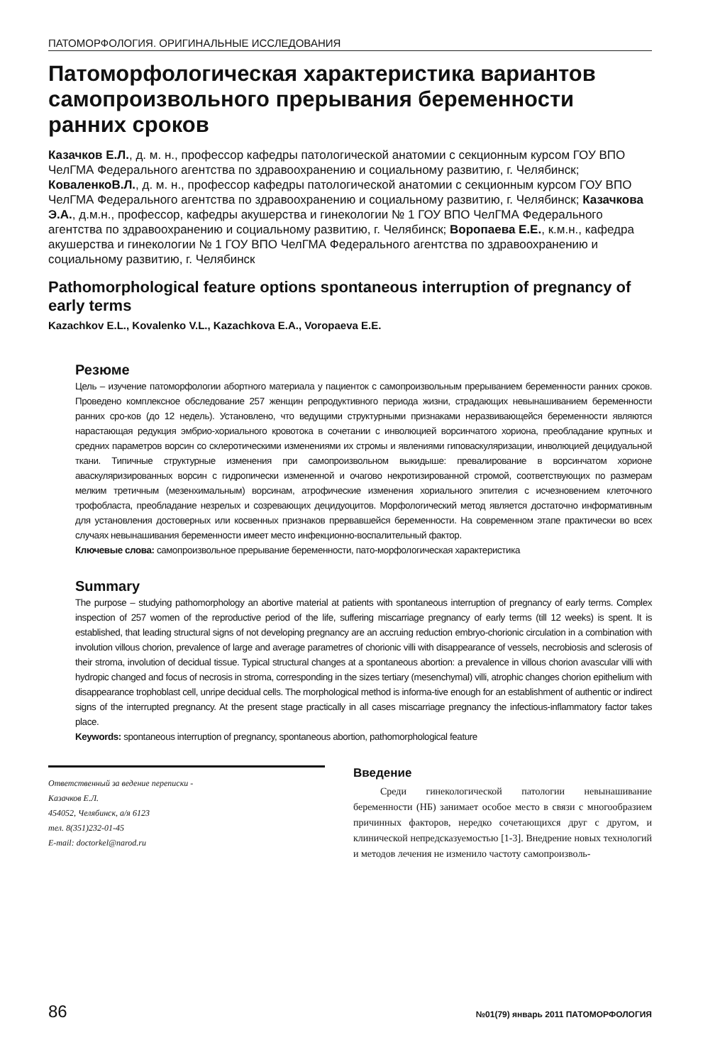ПАТОМОРФОЛОГИЯ. ОРИГИНАЛЬНЫЕ ИССЛЕДОВАНИЯ
Патоморфологическая характеристика вариантов самопроизвольного прерывания беременности ранних сроков
Казачков Е.Л., д. м. н., профессор кафедры патологической анатомии с секционным курсом ГОУ ВПО ЧелГМА Федерального агентства по здравоохранению и социальному развитию, г. Челябинск; КоваленкоВ.Л., д. м. н., профессор кафедры патологической анатомии с секционным курсом ГОУ ВПО ЧелГМА Федерального агентства по здравоохранению и социальному развитию, г. Челябинск; Казачкова Э.А., д.м.н., профессор, кафедры акушерства и гинекологии № 1 ГОУ ВПО ЧелГМА Федерального агентства по здравоохранению и социальному развитию, г. Челябинск; Воропаева Е.Е., к.м.н., кафедра акушерства и гинекологии № 1 ГОУ ВПО ЧелГМА Федерального агентства по здравоохранению и социальному развитию, г. Челябинск
Pathomorphological feature options spontaneous interruption of pregnancy of early terms
Kazachkov E.L., Kovalenko V.L., Kazachkova E.A., Voropaeva E.E.
Резюме
Цель – изучение патоморфологии абортного материала у пациенток с самопроизвольным прерыванием беременности ранних сроков. Проведено комплексное обследование 257 женщин репродуктивного периода жизни, страдающих невынашиванием беременности ранних сро-ков (до 12 недель). Установлено, что ведущими структурными признаками неразвивающейся беременности являются нарастающая редукция эмбрио-хориального кровотока в сочетании с инволюцией ворсинчатого хориона, преобладание крупных и средних параметров ворсин со склеротическими изменениями их стромы и явлениями гиповаскуляризации, инволюцией децидуальной ткани. Типичные структурные изменения при самопроизвольном выкидыше: превалирование в ворсинчатом хорионе аваскуляризированных ворсин с гидропически измененной и очагово некротизированной стромой, соответствующих по размерам мелким третичным (мезенхимальным) ворсинам, атрофические изменения хориального эпителия с исчезновением клеточного трофобласта, преобладание незрелых и созревающих децидуоцитов. Морфологический метод является достаточно информативным для установления достоверных или косвенных признаков прервавшейся беременности. На современном этапе практически во всех случаях невынашивания беременности имеет место инфекционно-воспалительный фактор.
Ключевые слова: самопроизвольное прерывание беременности, пато-морфологическая характеристика
Summary
The purpose – studying pathomorphology an abortive material at patients with spontaneous interruption of pregnancy of early terms. Complex inspection of 257 women of the reproductive period of the life, suffering miscarriage pregnancy of early terms (till 12 weeks) is spent. It is established, that leading structural signs of not developing pregnancy are an accruing reduction embryo-chorionic circulation in a combination with involution villous chorion, prevalence of large and average parametres of chorionic villi with disappearance of vessels, necrobiosis and sclerosis of their stroma, involution of decidual tissue. Typical structural changes at a spontaneous abortion: a prevalence in villous chorion avascular villi with hydropic changed and focus of necrosis in stroma, corresponding in the sizes tertiary (mesenchymal) villi, atrophic changes chorion epithelium with disappearance trophoblast cell, unripe decidual cells. The morphological method is informa-tive enough for an establishment of authentic or indirect signs of the interrupted pregnancy. At the present stage practically in all cases miscarriage pregnancy the infectious-inflammatory factor takes place.
Keywords: spontaneous interruption of pregnancy, spontaneous abortion, pathomorphological feature
Ответственный за ведение переписки -
Казачков Е.Л.
454052, Челябинск, а/я 6123
тел. 8(351)232-01-45
E-mail: doctorkel@narod.ru
Введение
Среди гинекологической патологии невынашивание беременности (НБ) занимает особое место в связи с многообразием причинных факторов, нередко сочетающихся друг с другом, и клинической непредсказуемостью [1-3]. Внедрение новых технологий и методов лечения не изменило частоту самопроизволь-
86 №01(79) январь 2011 ПАТОМОРФОЛОГИЯ